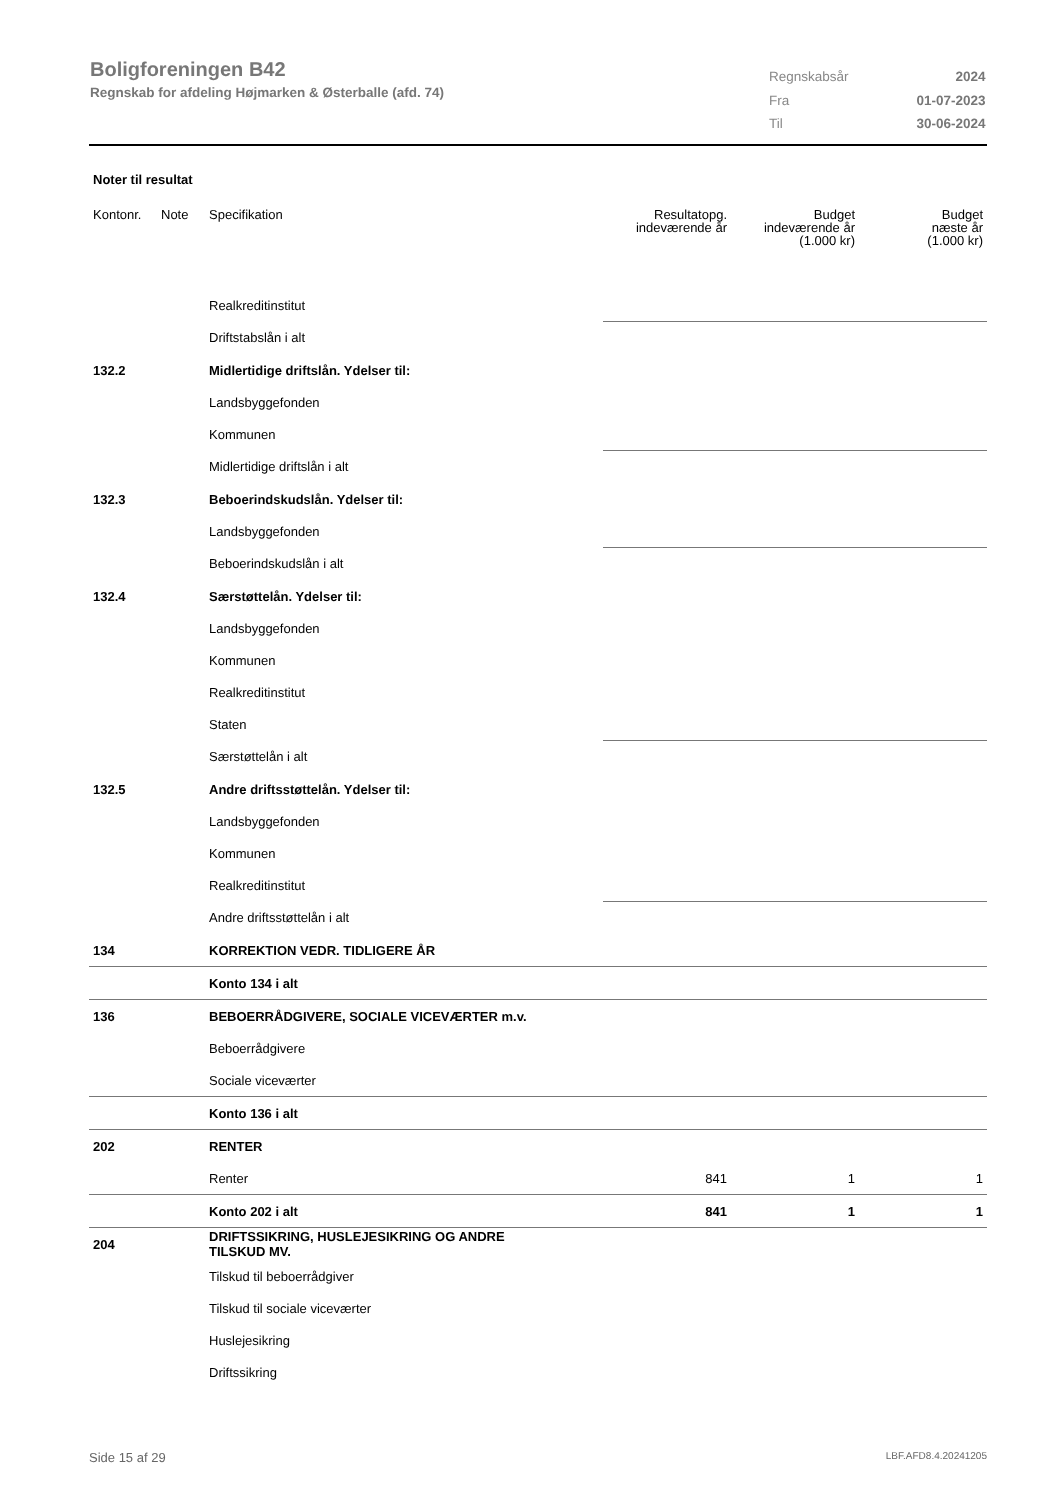Boligforeningen B42
Regnskab for afdeling Højmarken & Østerballe (afd. 74)
| Regnskabsår | 2024 |
| Fra | 01-07-2023 |
| Til | 30-06-2024 |
Noter til resultat
| Kontonr. | Note | Specifikation | Resultatopg. indeværende år | Budget indeværende år (1.000 kr) | Budget næste år (1.000 kr) |
| --- | --- | --- | --- | --- | --- |
| | | Realkreditinstitut | | | |
| | | Driftstabslån i alt | | | |
| 132.2 | | Midlertidige driftslån. Ydelser til: | | | |
| | | Landsbyggefonden | | | |
| | | Kommunen | | | |
| | | Midlertidige driftslån i alt | | | |
| 132.3 | | Beboerindskudslån. Ydelser til: | | | |
| | | Landsbyggefonden | | | |
| | | Beboerindskudslån i alt | | | |
| 132.4 | | Særstøttelån. Ydelser til: | | | |
| | | Landsbyggefonden | | | |
| | | Kommunen | | | |
| | | Realkreditinstitut | | | |
| | | Staten | | | |
| | | Særstøttelån i alt | | | |
| 132.5 | | Andre driftsstøttelån. Ydelser til: | | | |
| | | Landsbyggefonden | | | |
| | | Kommunen | | | |
| | | Realkreditinstitut | | | |
| | | Andre driftsstøttelån i alt | | | |
| 134 | | KORREKTION VEDR. TIDLIGERE ÅR | | | |
| | | Konto 134 i alt | | | |
| 136 | | BEBOERRÅDGIVERE, SOCIALE VICEVÆRTER m.v. | | | |
| | | Beboerrådgivere | | | |
| | | Sociale viceværter | | | |
| | | Konto 136 i alt | | | |
| 202 | | RENTER | | | |
| | | Renter | 841 | 1 | 1 |
| | | Konto 202 i alt | 841 | 1 | 1 |
| 204 | | DRIFTSSIKRING, HUSLEJESIKRING OG ANDRE TILSKUD MV. | | | |
| | | Tilskud til beboerrådgiver | | | |
| | | Tilskud til sociale viceværter | | | |
| | | Huslejesikring | | | |
| | | Driftssikring | | | |
Side 15 af 29 LBF.AFD8.4.20241205